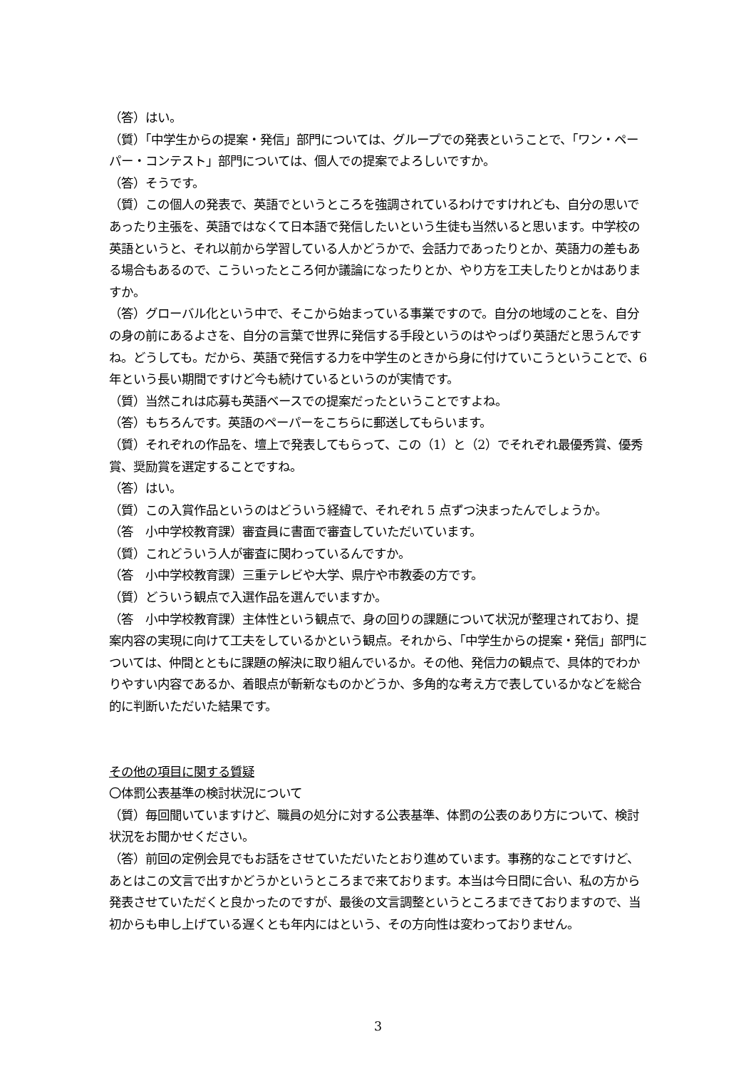（答）はい。
（質）「中学生からの提案・発信」部門については、グループでの発表ということで、「ワン・ペーパー・コンテスト」部門については、個人での提案でよろしいですか。
（答）そうです。
（質）この個人の発表で、英語でというところを強調されているわけですけれども、自分の思いであったり主張を、英語ではなくて日本語で発信したいという生徒も当然いると思います。中学校の英語というと、それ以前から学習している人かどうかで、会話力であったりとか、英語力の差もある場合もあるので、こういったところ何か議論になったりとか、やり方を工夫したりとかはありますか。
（答）グローバル化という中で、そこから始まっている事業ですので。自分の地域のことを、自分の身の前にあるよさを、自分の言葉で世界に発信する手段というのはやっぱり英語だと思うんですね。どうしても。だから、英語で発信する力を中学生のときから身に付けていこうということで、6 年という長い期間ですけど今も続けているというのが実情です。
（質）当然これは応募も英語ベースでの提案だったということですよね。
（答）もちろんです。英語のペーパーをこちらに郵送してもらいます。
（質）それぞれの作品を、壇上で発表してもらって、この（1）と（2）でそれぞれ最優秀賞、優秀賞、奨励賞を選定することですね。
（答）はい。
（質）この入賞作品というのはどういう経緯で、それぞれ 5 点ずつ決まったんでしょうか。
（答　小中学校教育課）審査員に書面で審査していただいています。
（質）これどういう人が審査に関わっているんですか。
（答　小中学校教育課）三重テレビや大学、県庁や市教委の方です。
（質）どういう観点で入選作品を選んでいますか。
（答　小中学校教育課）主体性という観点で、身の回りの課題について状況が整理されており、提案内容の実現に向けて工夫をしているかという観点。それから、「中学生からの提案・発信」部門については、仲間とともに課題の解決に取り組んでいるか。その他、発信力の観点で、具体的でわかりやすい内容であるか、着眼点が斬新なものかどうか、多角的な考え方で表しているかなどを総合的に判断いただいた結果です。
その他の項目に関する質疑
〇体罰公表基準の検討状況について
（質）毎回聞いていますけど、職員の処分に対する公表基準、体罰の公表のあり方について、検討状況をお聞かせください。
（答）前回の定例会見でもお話をさせていただいたとおり進めています。事務的なことですけど、あとはこの文言で出すかどうかというところまで来ております。本当は今日間に合い、私の方から発表させていただくと良かったのですが、最後の文言調整というところまできておりますので、当初からも申し上げている遅くとも年内にはという、その方向性は変わっておりません。
3